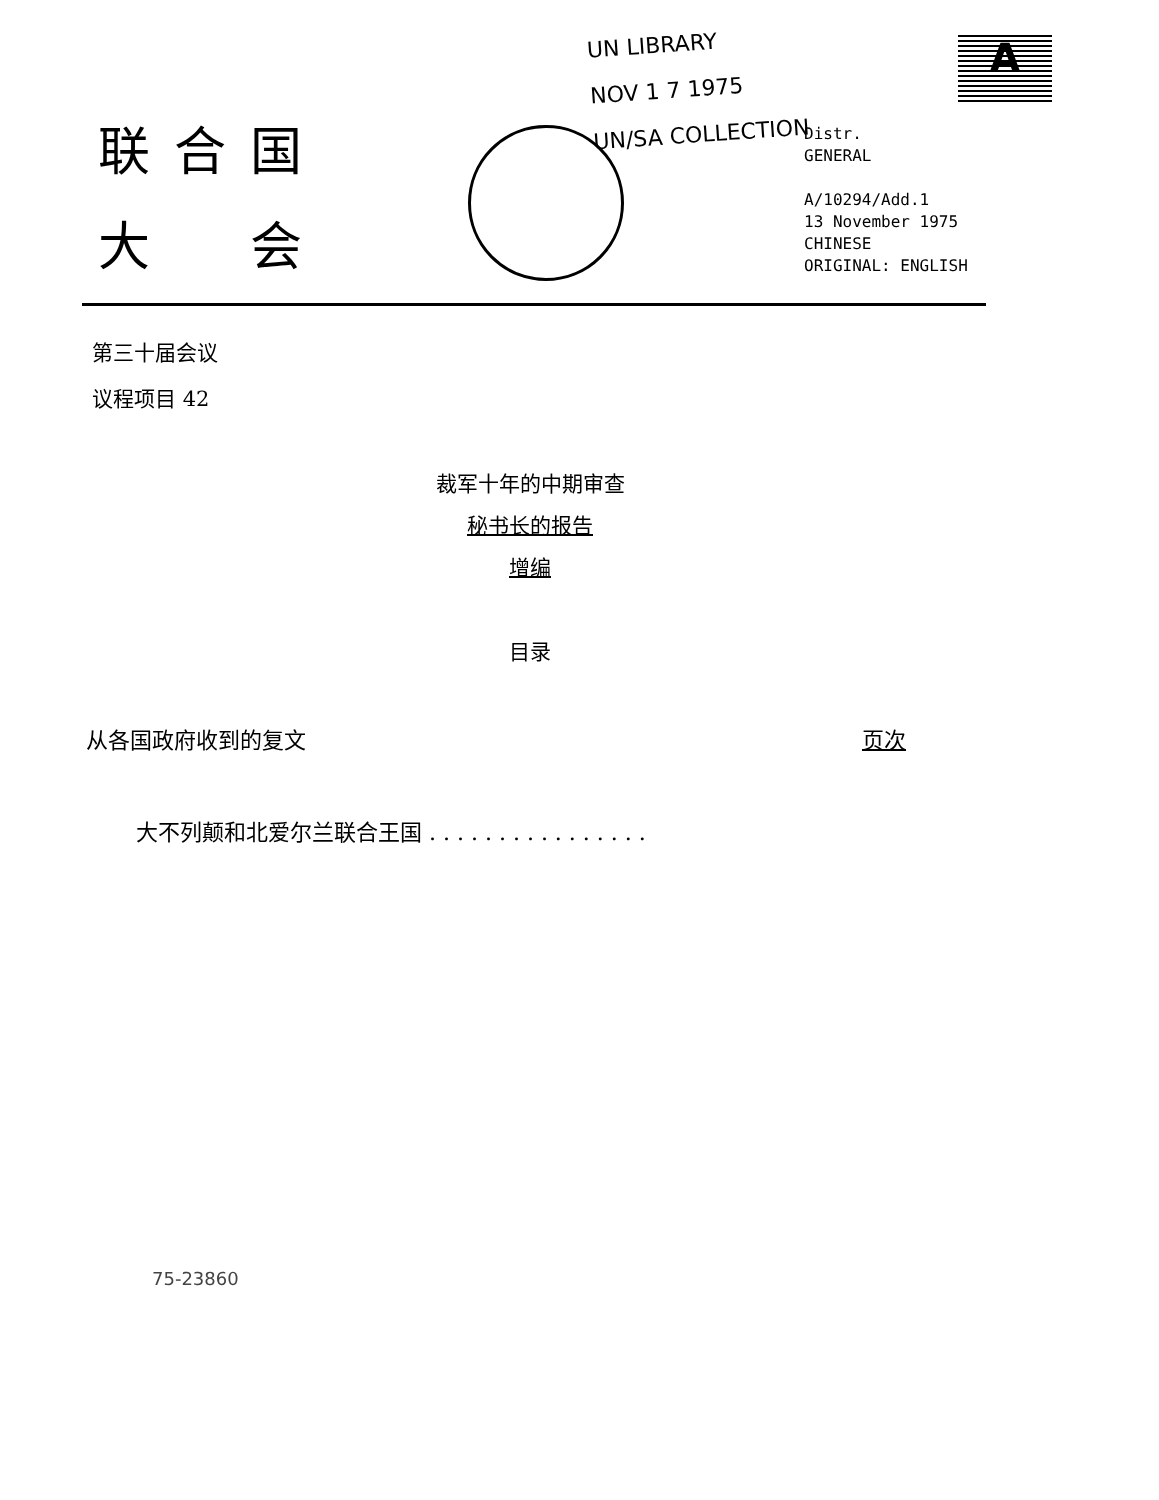UN LIBRARY
NOV 1 7 1975
UN/SA COLLECTION
A
联合国
大　会
Distr.
GENERAL
A/10294/Add.1
13 November 1975
CHINESE
ORIGINAL: ENGLISH
第三十届会议
议程项目 42
裁军十年的中期审查
秘书长的报告
增编
目录
从各国政府收到的复文 页次
大不列颠和北爱尔兰联合王国 . . . . . . . . . . . . . . . .
75-23860